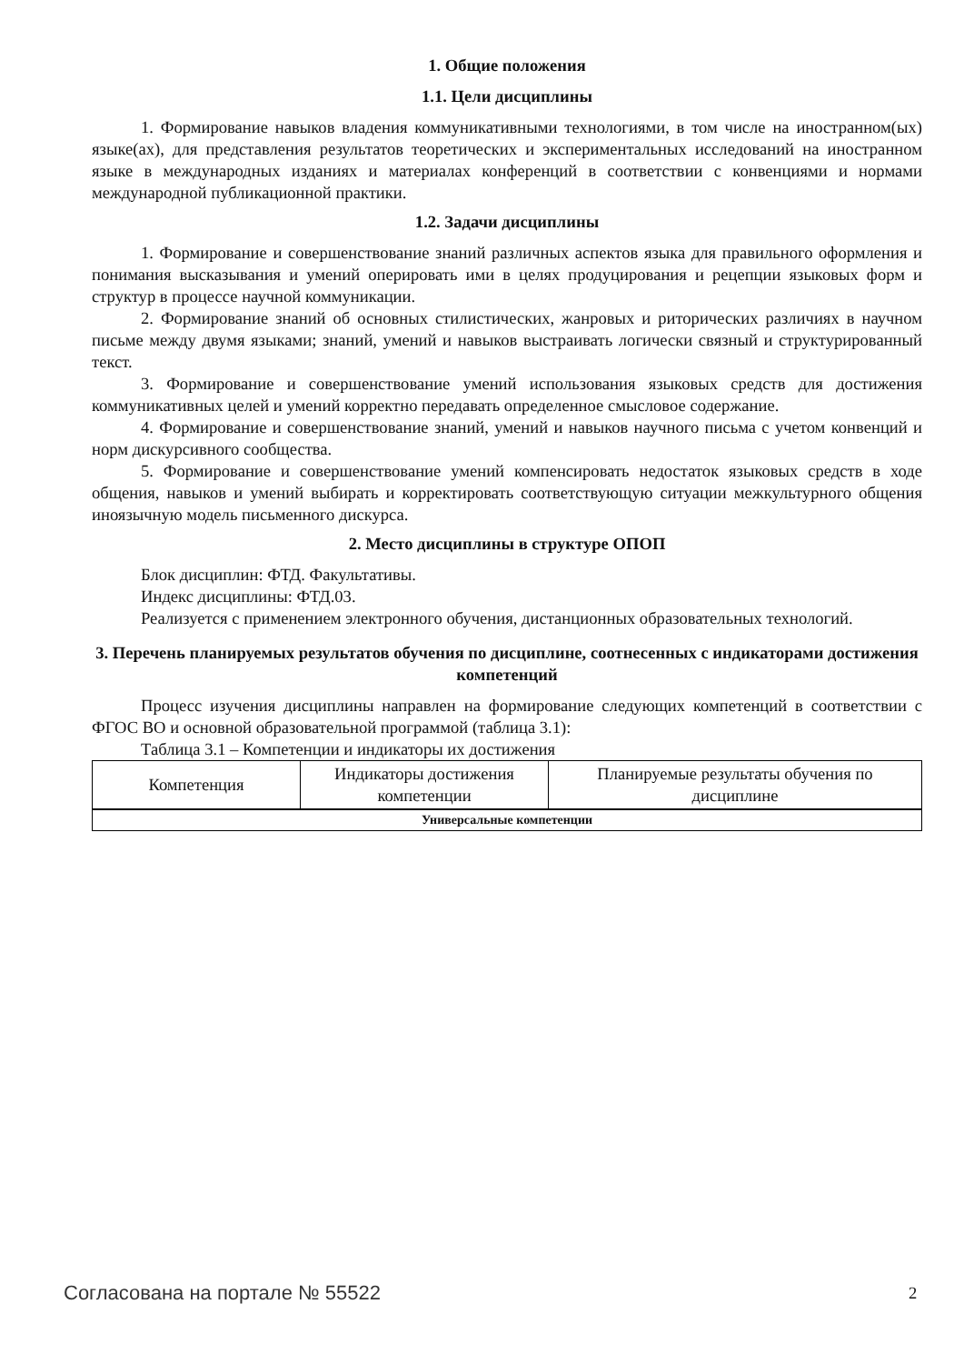1. Общие положения
1.1. Цели дисциплины
1. Формирование навыков владения коммуникативными технологиями, в том числе на иностранном(ых) языке(ах), для представления результатов теоретических и экспериментальных исследований на иностранном языке в международных изданиях и материалах конференций в соответствии с конвенциями и нормами международной публикационной практики.
1.2. Задачи дисциплины
1. Формирование и совершенствование знаний различных аспектов языка для правильного оформления и понимания высказывания и умений оперировать ими в целях продуцирования и рецепции языковых форм и структур в процессе научной коммуникации.
2. Формирование знаний об основных стилистических, жанровых и риторических различиях в научном письме между двумя языками; знаний, умений и навыков выстраивать логически связный и структурированный текст.
3. Формирование и совершенствование умений использования языковых средств для достижения коммуникативных целей и умений корректно передавать определенное смысловое содержание.
4. Формирование и совершенствование знаний, умений и навыков научного письма с учетом конвенций и норм дискурсивного сообщества.
5. Формирование и совершенствование умений компенсировать недостаток языковых средств в ходе общения, навыков и умений выбирать и корректировать соответствующую ситуации межкультурного общения иноязычную модель письменного дискурса.
2. Место дисциплины в структуре ОПОП
Блок дисциплин: ФТД. Факультативы.
Индекс дисциплины: ФТД.03.
Реализуется с применением электронного обучения, дистанционных образовательных технологий.
3. Перечень планируемых результатов обучения по дисциплине, соотнесенных с индикаторами достижения компетенций
Процесс изучения дисциплины направлен на формирование следующих компетенций в соответствии с ФГОС ВО и основной образовательной программой (таблица 3.1):
Таблица 3.1 – Компетенции и индикаторы их достижения
| Компетенция | Индикаторы достижения компетенции | Планируемые результаты обучения по дисциплине |
| --- | --- | --- |
| Универсальные компетенции | | |
Согласована на портале № 55522 2